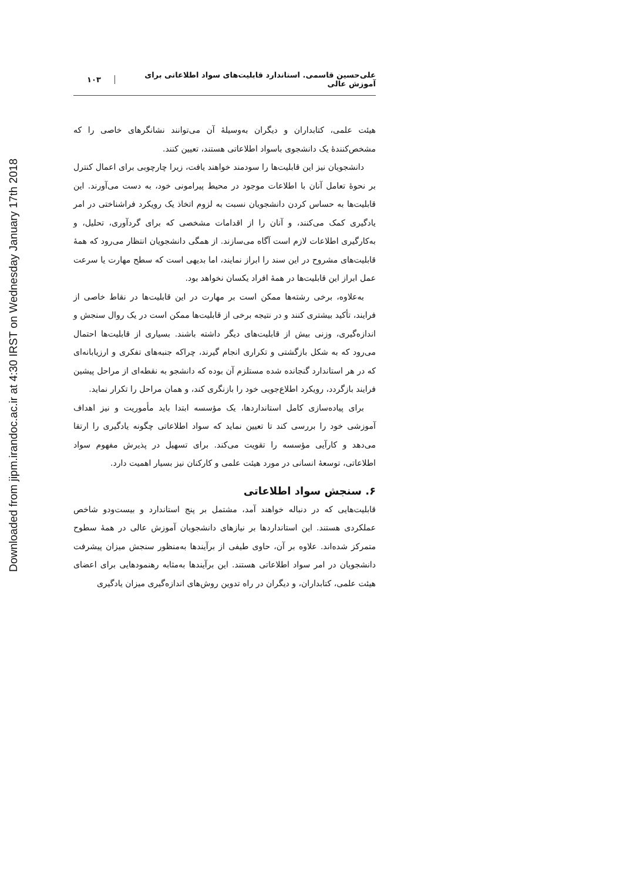Downloaded from jipm.irandoc.ac.ir at 4:30 IRST on Wednesday January 17th 2018
علی‌حسین قاسمی. استاندارد قابلیت‌های سواد اطلاعاتی برای آموزش عالی
۱۰۳
هیئت علمی، کتابداران و دیگران به‌وسیلهٔ آن می‌توانند نشانگرهای خاصی را که مشخص‌کنندهٔ یک دانشجوی باسواد اطلاعاتی هستند، تعیین کنند.
دانشجویان نیز این قابلیت‌ها را سودمند خواهند یافت، زیرا چارچوبی برای اعمال کنترل بر نحوهٔ تعامل آنان با اطلاعات موجود در محیط پیرامونی خود، به دست می‌آورند. این قابلیت‌ها به حساس کردن دانشجویان نسبت به لزوم اتخاذ یک رویکرد فراشناختی در امر یادگیری کمک می‌کنند، و آنان را از اقدامات مشخصی که برای گردآوری، تحلیل، و به‌کارگیری اطلاعات لازم است آگاه می‌سازند. از همگی دانشجویان انتظار می‌رود که همهٔ قابلیت‌های مشروح در این سند را ابراز نمایند، اما بدیهی است که سطح مهارت یا سرعت عمل ابراز این قابلیت‌ها در همهٔ افراد یکسان نخواهد بود.
به‌علاوه، برخی رشته‌ها ممکن است بر مهارت در این قابلیت‌ها در نقاط خاصی از فرایند، تأکید بیشتری کنند و در نتیجه برخی از قابلیت‌ها ممکن است در یک روال سنجش و اندازه‌گیری، وزنی بیش از قابلیت‌های دیگر داشته باشند. بسیاری از قابلیت‌ها احتمال می‌رود که به شکل بازگشتی و تکراری انجام گیرند، چراکه جنبه‌های تفکری و ارزیابانه‌ای که در هر استاندارد گنجانده شده مستلزم آن بوده که دانشجو به نقطه‌ای از مراحل پیشین فرایند بازگردد، رویکرد اطلاع‌جویی خود را بازنگری کند، و همان مراحل را تکرار نماید.
برای پیاده‌سازی کامل استانداردها، یک مؤسسه ابتدا باید مأموریت و نیز اهداف آموزشی خود را بررسی کند تا تعیین نماید که سواد اطلاعاتی چگونه یادگیری را ارتقا می‌دهد و کارآیی مؤسسه را تقویت می‌کند. برای تسهیل در پذیرش مفهوم سواد اطلاعاتی، توسعهٔ انسانی در مورد هیئت علمی و کارکنان نیز بسیار اهمیت دارد.
۶. سنجش سواد اطلاعاتی
قابلیت‌هایی که در دنباله خواهند آمد، مشتمل بر پنج استاندارد و بیست‌ودو شاخص عملکردی هستند. این استانداردها بر نیازهای دانشجویان آموزش عالی در همهٔ سطوح متمرکز شده‌اند. علاوه بر آن، حاوی طیفی از برآیندها به‌منظور سنجش میزان پیشرفت دانشجویان در امر سواد اطلاعاتی هستند. این برآیندها به‌مثابه رهنمودهایی برای اعضای هیئت علمی، کتابداران، و دیگران در راه تدوین روش‌های اندازه‌گیری میزان یادگیری